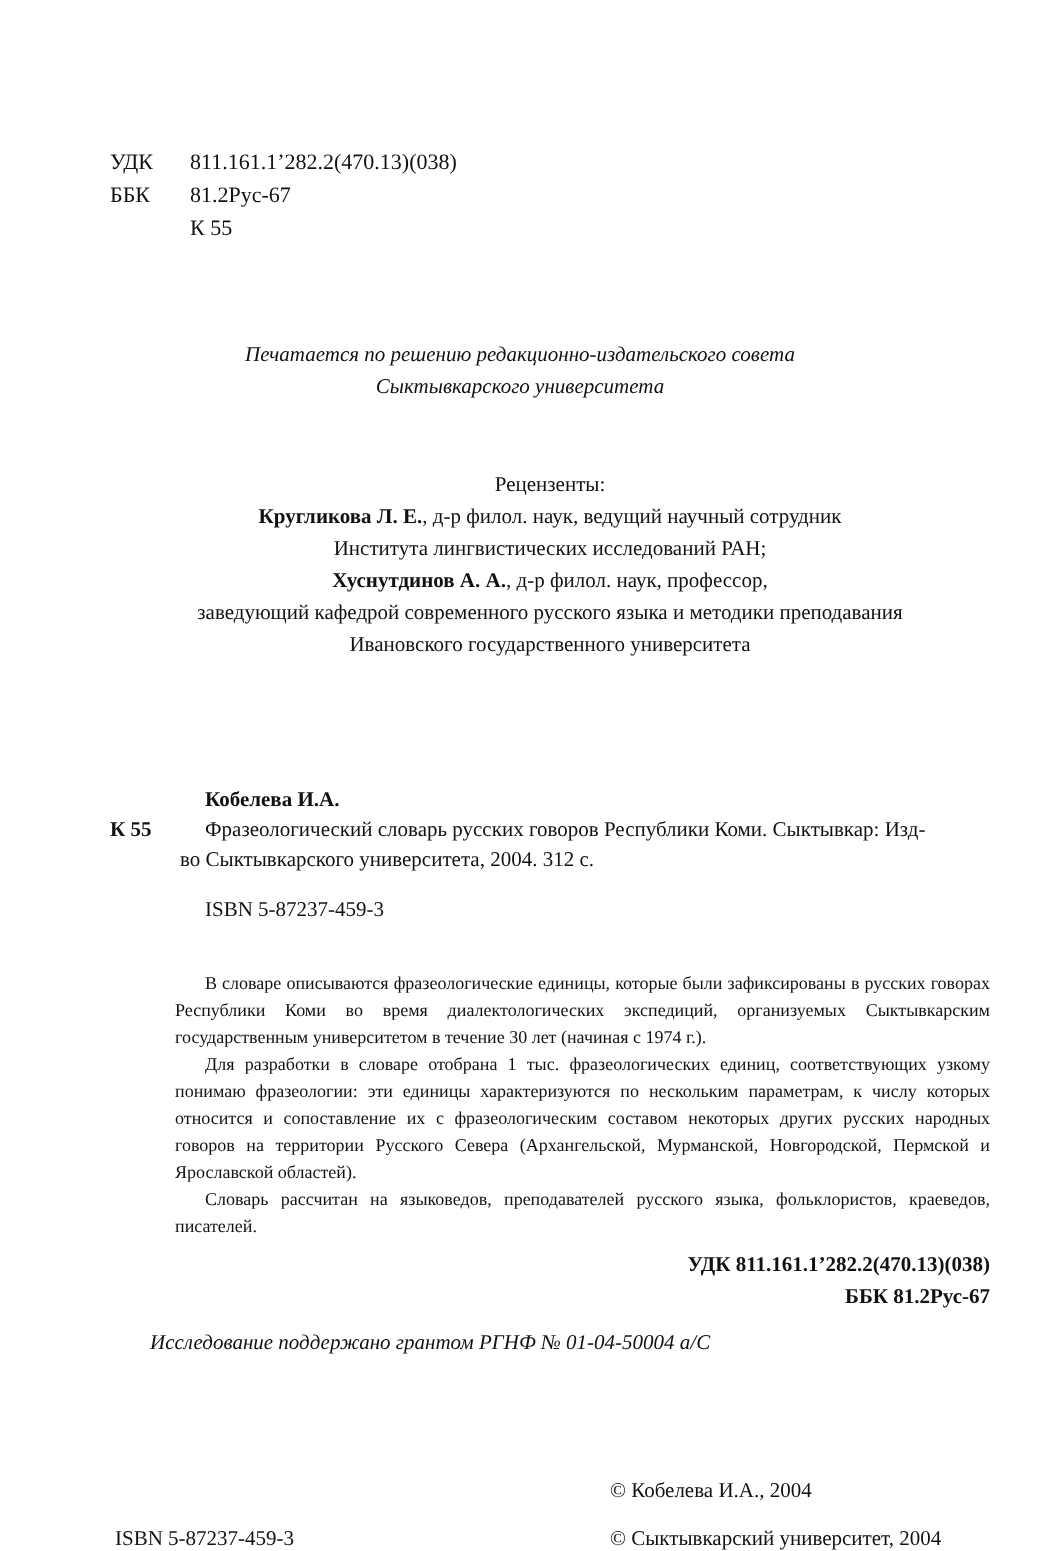УДК 811.161.1’282.2(470.13)(038)
ББК 81.2Рус-67
К 55
Печатается по решению редакционно-издательского совета
Сыктывкарского университета
Рецензенты:
Кругликова Л. Е., д-р филол. наук, ведущий научный сотрудник
Института лингвистических исследований РАН;
Хуснутдинов А. А., д-р филол. наук, профессор,
заведующий кафедрой современного русского языка и методики преподавания
Ивановского государственного университета
Кобелева И.А.
К 55 Фразеологический словарь русских говоров Республики Коми. Сыктывкар: Изд-
во Сыктывкарского университета, 2004. 312 с.
ISBN 5-87237-459-3
В словаре описываются фразеологические единицы, которые были зафиксированы в русских говорах Республики Коми во время диалектологических экспедиций, организуемых Сыктывкарским государственным университетом в течение 30 лет (начиная с 1974 г.).
Для разработки в словаре отобрана 1 тыс. фразеологических единиц, соответствующих узкому понимаю фразеологии: эти единицы характеризуются по нескольким параметрам, к числу которых относится и сопоставление их с фразеологическим составом некоторых других русских народных говоров на территории Русского Севера (Архангельской, Мурманской, Новгородской, Пермской и Ярославской областей).
Словарь рассчитан на языковедов, преподавателей русского языка, фольклористов, краеведов, писателей.
УДК 811.161.1’282.2(470.13)(038)
ББК 81.2Рус-67
Исследование поддержано грантом РГНФ № 01-04-50004 а/С
© Кобелева И.А., 2004
ISBN 5-87237-459-3
© Сыктывкарский университет, 2004